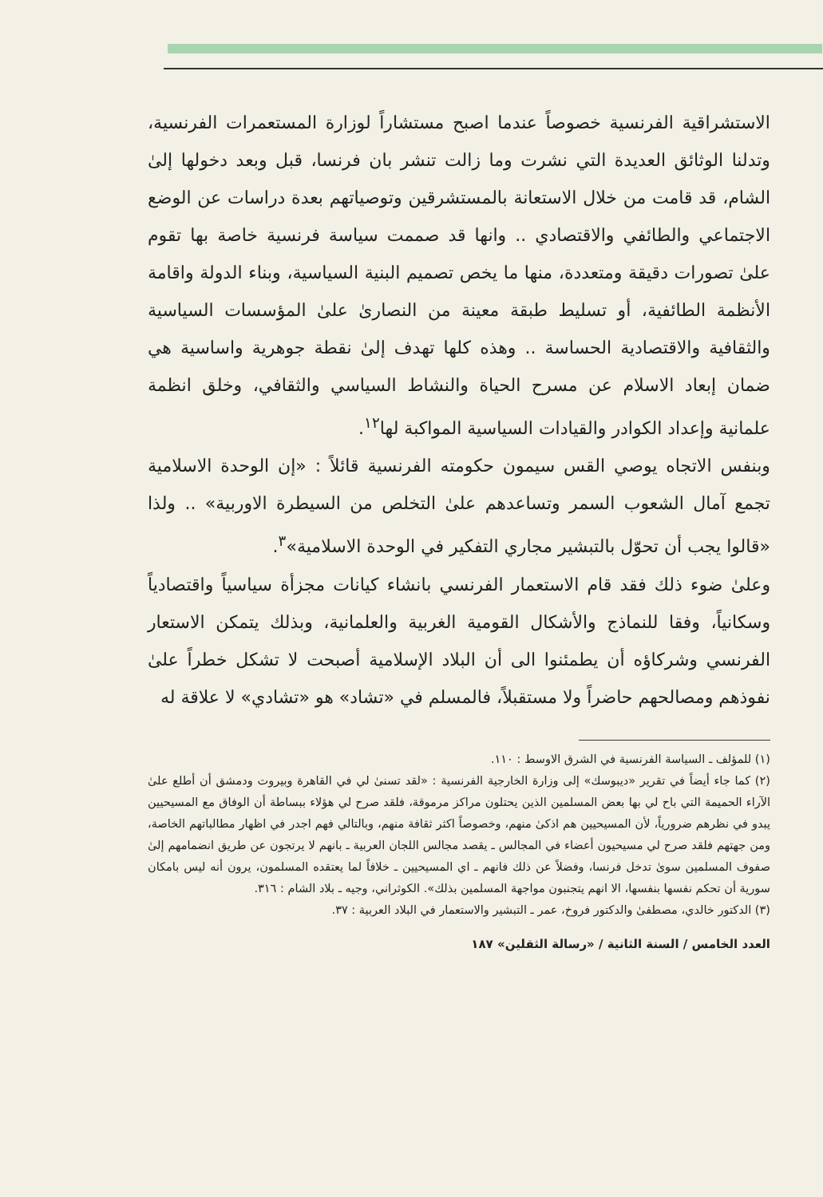الاستشراقية الفرنسية خصوصاً عندما اصبح مستشاراً لوزارة المستعمرات الفرنسية، وتدلنا الوثائق العديدة التي نشرت وما زالت تنشر بان فرنسا، قبل وبعد دخولها إلىٰ الشام، قد قامت من خلال الاستعانة بالمستشرقين وتوصياتهم بعدة دراسات عن الوضع الاجتماعي والطائفي والاقتصادي .. وانها قد صممت سياسة فرنسية خاصة بها تقوم علىٰ تصورات دقيقة ومتعددة، منها ما يخص تصميم البنية السياسية، وبناء الدولة واقامة الأنظمة الطائفية، أو تسليط طبقة معينة من النصارىٰ علىٰ المؤسسات السياسية والثقافية والاقتصادية الحساسة .. وهذه كلها تهدف إلىٰ نقطة جوهرية واساسية هي ضمان إبعاد الاسلام عن مسرح الحياة والنشاط السياسي والثقافي، وخلق انظمة علمانية وإعداد الكوادر والقيادات السياسية المواكبة لها<sup>١</sup><sup>٢</sup>.
وبنفس الاتجاه يوصي القس سيمون حكومته الفرنسية قائلاً : «إن الوحدة الاسلامية تجمع آمال الشعوب السمر وتساعدهم علىٰ التخلص من السيطرة الاوربية» .. ولذا «قالوا يجب أن تحوّل بالتبشير مجاري التفكير في الوحدة الاسلامية»<sup>٣</sup>.
وعلىٰ ضوء ذلك فقد قام الاستعمار الفرنسي بانشاء كيانات مجزأة سياسياً واقتصادياً وسكانياً، وفقا للنماذج والأشكال القومية الغربية والعلمانية، وبذلك يتمكن الاستعار الفرنسي وشركاؤه أن يطمئنوا الى أن البلاد الإسلامية أصبحت لا تشكل خطراً علىٰ نفوذهم ومصالحهم حاضراً ولا مستقبلاً، فالمسلم في «تشاد» هو «تشادي» لا علاقة له
(١) للمؤلف ـ السياسة الفرنسية في الشرق الاوسط : ١١٠.
(٢) كما جاء أيضاً في تقرير «ديبوسك» إلى وزارة الخارجية الفرنسية : «لقد تسنىٰ لي في القاهرة وبيروت ودمشق أن أطلع علىٰ الآراء الحميمة التي باح لي بها بعض المسلمين الذين يحتلون مراكز مرموقة، فلقد صرح لي هؤلاء ببساطة أن الوفاق مع المسيحيين يبدو في نظرهم ضرورياً، لأن المسيحيين هم اذكىٰ منهم، وخصوصاً اكثر ثقافة منهم، وبالتالي فهم اجدر في اظهار مطالباتهم الخاصة، ومن جهتهم فلقد صرح لي مسيحيون أعضاء في المجالس ـ يقصد مجالس اللجان العربية ـ بانهم لا يرتجون عن طريق انضمامهم إلىٰ صفوف المسلمين سوىٰ تدخل فرنسا، وفضلاً عن ذلك فانهم ـ اي المسيحيين ـ خلافاً لما يعتقده المسلمون، يرون أنه ليس بامكان سورية أن تحكم نفسها بنفسها، الا انهم يتجنبون مواجهة المسلمين بذلك». الكوثراني، وجيه ـ بلاد الشام : ٣١٦.
(٣) الدكتور خالدي، مصطفىٰ والدكتور فروخ، عمر ـ التبشير والاستعمار في البلاد العربية : ٣٧.
العدد الخامس / السنة الثانية / «رسالة الثقلين» ١٨٧